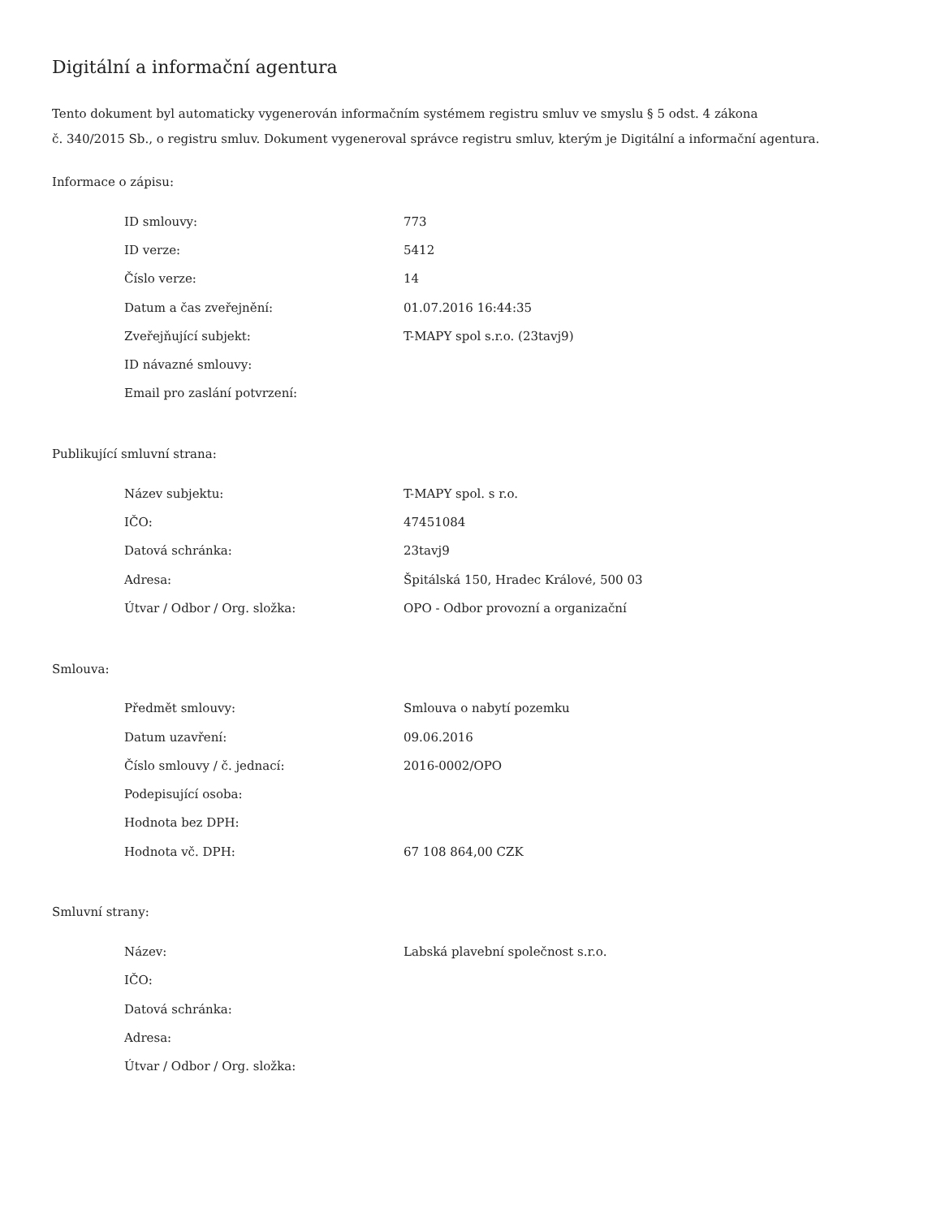Digitální a informační agentura
Tento dokument byl automaticky vygenerován informačním systémem registru smluv ve smyslu § 5 odst. 4 zákona
č. 340/2015 Sb., o registru smluv. Dokument vygeneroval správce registru smluv, kterým je Digitální a informační agentura.
Informace o zápisu:
| ID smlouvy: | 773 |
| ID verze: | 5412 |
| Číslo verze: | 14 |
| Datum a čas zveřejnění: | 01.07.2016 16:44:35 |
| Zveřejňující subjekt: | T-MAPY spol s.r.o. (23tavj9) |
| ID návazné smlouvy: | |
| Email pro zaslání potvrzení: | |
Publikující smluvní strana:
| Název subjektu: | T-MAPY spol. s r.o. |
| IČO: | 47451084 |
| Datová schránka: | 23tavj9 |
| Adresa: | Špitálská 150, Hradec Králové, 500 03 |
| Útvar / Odbor / Org. složka: | OPO - Odbor provozní a organizační |
Smlouva:
| Předmět smlouvy: | Smlouva o nabytí pozemku |
| Datum uzavření: | 09.06.2016 |
| Číslo smlouvy / č. jednací: | 2016-0002/OPO |
| Podepisující osoba: | |
| Hodnota bez DPH: | |
| Hodnota vč. DPH: | 67 108 864,00 CZK |
Smluvní strany:
| Název: | Labská plavební společnost s.r.o. |
| IČO: | |
| Datová schránka: | |
| Adresa: | |
| Útvar / Odbor / Org. složka: | |